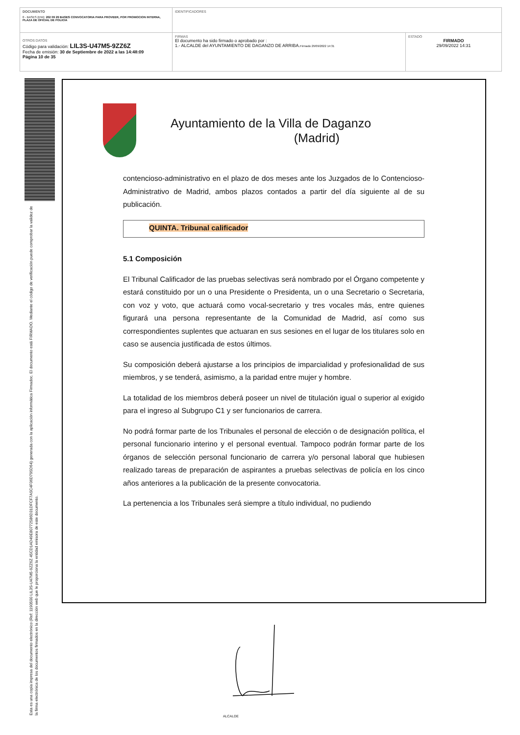| DOCUMENTO 0 - BASES (ENI): 202 09 29 BASES CONVOCATORIA PARA PROVEER, POR PROMOCION INTERNA, PLAZA DE OFICIAL DE POLICIA | IDENTIFICADORES | |
| OTROS DATOS Código para validación: LIL3S-U47M5-9ZZ6Z Fecha de emisión: 30 de Septiembre de 2022 a las 14:48:09 Página 10 de 35 | FIRMAS El documento ha sido firmado o aprobado por : 1.- ALCALDE del AYUNTAMIENTO DE DAGANZO DE ARRIBA. Firmado 29/09/2022 14:31 | ESTADO FIRMADO 29/09/2022 14:31 |
Esta es una copia impresa del documento electrónico (Ref: 1190500 LIL3S-U47M5-9ZZ6Z 45CD1AD49E80772586D31DFCF7A5C4F06D795D64) generada con la aplicación informática Firmadoc. El documento está FIRMADO. Mediante el código de verificación puede comprobar la validez de la firma electrónica de los documentos firmados en la dirección web que le proporciona la entidad emisora de este documento.
Ayuntamiento de la Villa de Daganzo
(Madrid)
contencioso-administrativo en el plazo de dos meses ante los Juzgados de lo Contencioso-Administrativo de Madrid, ambos plazos contados a partir del día siguiente al de su publicación.
QUINTA. Tribunal calificador
5.1 Composición
El Tribunal Calificador de las pruebas selectivas será nombrado por el Órgano competente y estará constituido por un o una Presidente o Presidenta, un o una Secretario o Secretaria, con voz y voto, que actuará como vocal-secretario y tres vocales más, entre quienes figurará una persona representante de la Comunidad de Madrid, así como sus correspondientes suplentes que actuaran en sus sesiones en el lugar de los titulares solo en caso se ausencia justificada de estos últimos.
Su composición deberá ajustarse a los principios de imparcialidad y profesionalidad de sus miembros, y se tenderá, asimismo, a la paridad entre mujer y hombre.
La totalidad de los miembros deberá poseer un nivel de titulación igual o superior al exigido para el ingreso al Subgrupo C1 y ser funcionarios de carrera.
No podrá formar parte de los Tribunales el personal de elección o de designación política, el personal funcionario interino y el personal eventual. Tampoco podrán formar parte de los órganos de selección personal funcionario de carrera y/o personal laboral que hubiesen realizado tareas de preparación de aspirantes a pruebas selectivas de policía en los cinco años anteriores a la publicación de la presente convocatoria.
La pertenencia a los Tribunales será siempre a título individual, no pudiendo
ALCALDE